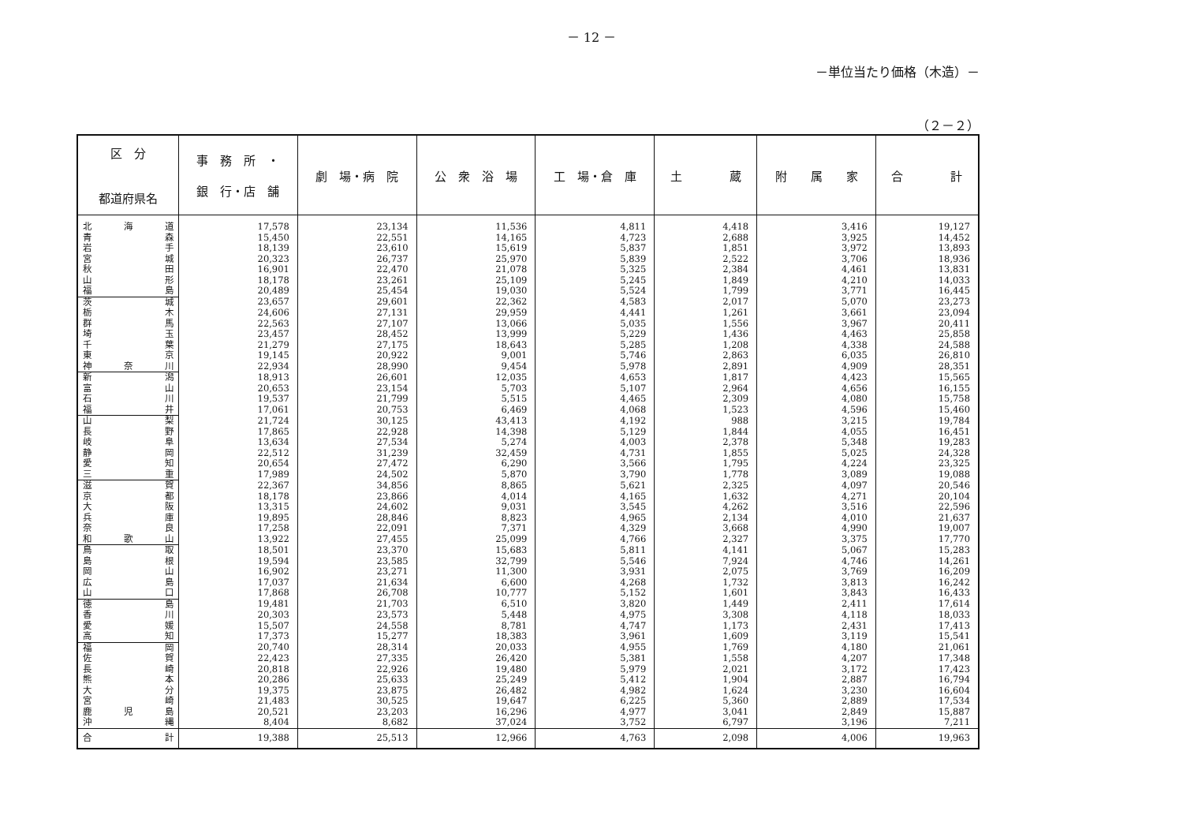－ 12 －
－単位当たり価格（木造）－
（２－２）
| 区 分 都道府県名 | 事 務 所 ・ 銀 行・店 舗 | 劇 場・病 院 | 公 衆 浴 場 | 工 場・倉 庫 | 土 蔵 | 附 属 家 | 合 計 |
| --- | --- | --- | --- | --- | --- | --- | --- |
| 北 海 道 | 17,578 | 23,134 | 11,536 | 4,811 | 4,418 | 3,416 | 19,127 |
| 青 森 | 15,450 | 22,551 | 14,165 | 4,723 | 2,688 | 3,925 | 14,452 |
| 岩 手 | 18,139 | 23,610 | 15,619 | 5,837 | 1,851 | 3,972 | 13,893 |
| 宮 城 | 20,323 | 26,737 | 25,970 | 5,839 | 2,522 | 3,706 | 18,936 |
| 秋 田 | 16,901 | 22,470 | 21,078 | 5,325 | 2,384 | 4,461 | 13,831 |
| 山 形 | 18,178 | 23,261 | 25,109 | 5,245 | 1,849 | 4,210 | 14,033 |
| 福 島 | 20,489 | 25,454 | 19,030 | 5,524 | 1,799 | 3,771 | 16,445 |
| 茨 城 | 23,657 | 29,601 | 22,362 | 4,583 | 2,017 | 5,070 | 23,273 |
| 栃 木 | 24,606 | 27,131 | 29,959 | 4,441 | 1,261 | 3,661 | 23,094 |
| 群 馬 | 22,563 | 27,107 | 13,066 | 5,035 | 1,556 | 3,967 | 20,411 |
| 埼 玉 | 23,457 | 28,452 | 13,999 | 5,229 | 1,436 | 4,463 | 25,858 |
| 千 葉 | 21,279 | 27,175 | 18,643 | 5,285 | 1,208 | 4,338 | 24,588 |
| 東 京 | 19,145 | 20,922 | 9,001 | 5,746 | 2,863 | 6,035 | 26,810 |
| 神 奈 川 | 22,934 | 28,990 | 9,454 | 5,978 | 2,891 | 4,909 | 28,351 |
| 新 潟 | 18,913 | 26,601 | 12,035 | 4,653 | 1,817 | 4,423 | 15,565 |
| 富 山 | 20,653 | 23,154 | 5,703 | 5,107 | 2,964 | 4,656 | 16,155 |
| 石 川 | 19,537 | 21,799 | 5,515 | 4,465 | 2,309 | 4,080 | 15,758 |
| 福 井 | 17,061 | 20,753 | 6,469 | 4,068 | 1,523 | 4,596 | 15,460 |
| 山 梨 | 21,724 | 30,125 | 43,413 | 4,192 | 988 | 3,215 | 19,784 |
| 長 野 | 17,865 | 22,928 | 14,398 | 5,129 | 1,844 | 4,055 | 16,451 |
| 岐 阜 | 13,634 | 27,534 | 5,274 | 4,003 | 2,378 | 5,348 | 19,283 |
| 静 岡 | 22,512 | 31,239 | 32,459 | 4,731 | 1,855 | 5,025 | 24,328 |
| 愛 知 | 20,654 | 27,472 | 6,290 | 3,566 | 1,795 | 4,224 | 23,325 |
| 三 重 | 17,989 | 24,502 | 5,870 | 3,790 | 1,778 | 3,089 | 19,088 |
| 滋 賀 | 22,367 | 34,856 | 8,865 | 5,621 | 2,325 | 4,097 | 20,546 |
| 京 都 | 18,178 | 23,866 | 4,014 | 4,165 | 1,632 | 4,271 | 20,104 |
| 大 阪 | 13,315 | 24,602 | 9,031 | 3,545 | 4,262 | 3,516 | 22,596 |
| 兵 庫 | 19,895 | 28,846 | 8,823 | 4,965 | 2,134 | 4,010 | 21,637 |
| 奈 良 | 17,258 | 22,091 | 7,371 | 4,329 | 3,668 | 4,990 | 19,007 |
| 和 歌 山 | 13,922 | 27,455 | 25,099 | 4,766 | 2,327 | 3,375 | 17,770 |
| 鳥 取 | 18,501 | 23,370 | 15,683 | 5,811 | 4,141 | 5,067 | 15,283 |
| 島 根 | 19,594 | 23,585 | 32,799 | 5,546 | 7,924 | 4,746 | 14,261 |
| 岡 山 | 16,902 | 23,271 | 11,300 | 3,931 | 2,075 | 3,769 | 16,209 |
| 広 島 | 17,037 | 21,634 | 6,600 | 4,268 | 1,732 | 3,813 | 16,242 |
| 山 口 | 17,868 | 26,708 | 10,777 | 5,152 | 1,601 | 3,843 | 16,433 |
| 徳 島 | 19,481 | 21,703 | 6,510 | 3,820 | 1,449 | 2,411 | 17,614 |
| 香 川 | 20,303 | 23,573 | 5,448 | 4,975 | 3,308 | 4,118 | 18,033 |
| 愛 媛 | 15,507 | 24,558 | 8,781 | 4,747 | 1,173 | 2,431 | 17,413 |
| 高 知 | 17,373 | 15,277 | 18,383 | 3,961 | 1,609 | 3,119 | 15,541 |
| 福 岡 | 20,740 | 28,314 | 20,033 | 4,955 | 1,769 | 4,180 | 21,061 |
| 佐 賀 | 22,423 | 27,335 | 26,420 | 5,381 | 1,558 | 4,207 | 17,348 |
| 長 崎 | 20,818 | 22,926 | 19,480 | 5,979 | 2,021 | 3,172 | 17,423 |
| 熊 本 | 20,286 | 25,633 | 25,249 | 5,412 | 1,904 | 2,887 | 16,794 |
| 大 分 | 19,375 | 23,875 | 26,482 | 4,982 | 1,624 | 3,230 | 16,604 |
| 宮 崎 | 21,483 | 30,525 | 19,647 | 6,225 | 5,360 | 2,889 | 17,534 |
| 鹿 児 島 | 20,521 | 23,203 | 16,296 | 4,977 | 3,041 | 2,849 | 15,887 |
| 沖 縄 | 8,404 | 8,682 | 37,024 | 3,752 | 6,797 | 3,196 | 7,211 |
| 合 計 | 19,388 | 25,513 | 12,966 | 4,763 | 2,098 | 4,006 | 19,963 |